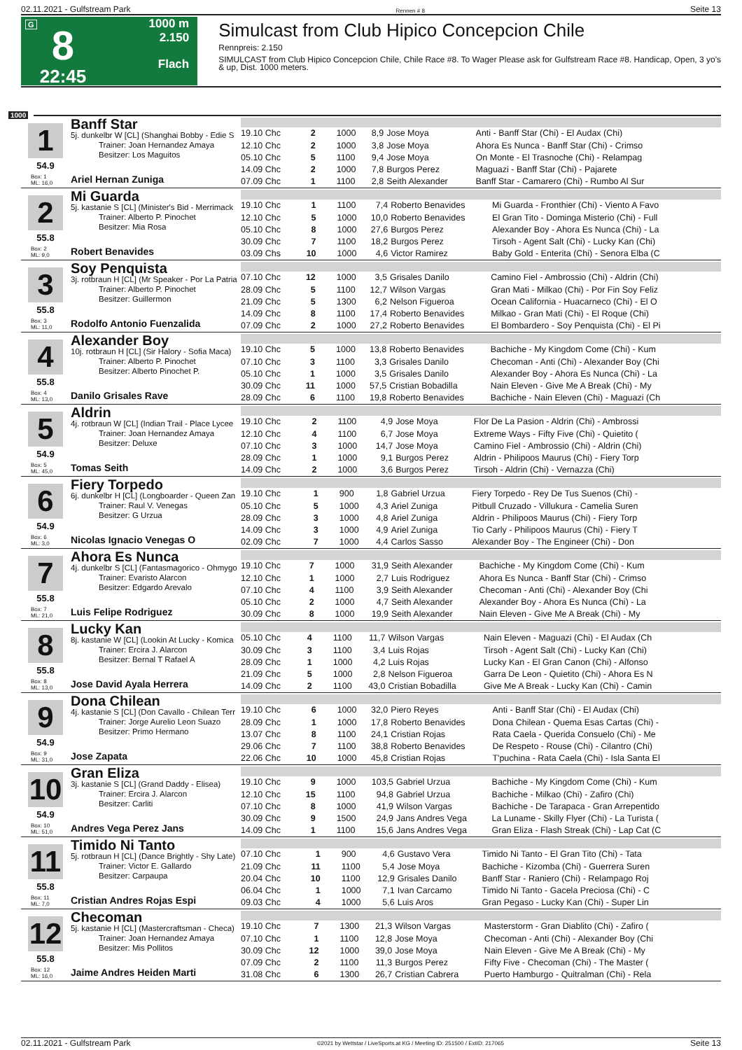02.11.2021 - Gulfstream Park Rennen # 8 Seite 13
G
8
22:45
1000 m
2.150
Flach
Simulcast from Club Hipico Concepcion Chile
Rennpreis: 2.150
SIMULCAST from Club Hipico Concepcion Chile, Chile Race #8. To Wager Please ask for Gulfstream Race #8. Handicap, Open, 3 yo's & up, Dist. 1000 meters.
1000
1
54.9
Box: 1
ML: 16,0
Banff Star
5j. dunkelbr W [CL] (Shanghai Bobby - Edie S
Trainer: Joan Hernandez Amaya
Besitzer: Los Maguitos
Ariel Hernan Zuniga
| 19.10 Chc | 2 | 1000 | 8,9 | Jose Moya | Anti - Banff Star (Chi) - El Audax (Chi) |
| 12.10 Chc | 2 | 1000 | 3,8 | Jose Moya | Ahora Es Nunca - Banff Star (Chi) - Crimso |
| 05.10 Chc | 5 | 1100 | 9,4 | Jose Moya | On Monte - El Trasnoche (Chi) - Relampag |
| 14.09 Chc | 2 | 1000 | 7,8 | Burgos Perez | Maguazi - Banff Star (Chi) - Pajarete |
| 07.09 Chc | 1 | 1100 | 2,8 | Seith Alexander | Banff Star - Camarero (Chi) - Rumbo Al Sur |
2
55.8
Box: 2
ML: 9,0
Mi Guarda
5j. kastanie S [CL] (Minister's Bid - Merrimack
Trainer: Alberto P. Pinochet
Besitzer: Mia Rosa
Robert Benavides
| 19.10 Chc | 1 | 1100 | 7,4 | Roberto Benavides | Mi Guarda - Fronthier (Chi) - Viento A Favo |
| 12.10 Chc | 5 | 1000 | 10,0 | Roberto Benavides | El Gran Tito - Dominga Misterio (Chi) - Full |
| 05.10 Chc | 8 | 1000 | 27,6 | Burgos Perez | Alexander Boy - Ahora Es Nunca (Chi) - La |
| 30.09 Chc | 7 | 1100 | 18,2 | Burgos Perez | Tirsoh - Agent Salt (Chi) - Lucky Kan (Chi) |
| 03.09 Chs | 10 | 1000 | 4,6 | Victor Ramirez | Baby Gold - Enterita (Chi) - Senora Elba (C |
3
55.8
Box: 3
ML: 11,0
Soy Penquista
3j. rotbraun H [CL] (Mr Speaker - Por La Patria
Trainer: Alberto P. Pinochet
Besitzer: Guillermon
Rodolfo Antonio Fuenzalida
| 07.10 Chc | 12 | 1000 | 3,5 | Grisales Danilo | Camino Fiel - Ambrossio (Chi) - Aldrin (Chi) |
| 28.09 Chc | 5 | 1100 | 12,7 | Wilson Vargas | Gran Mati - Milkao (Chi) - Por Fin Soy Feliz |
| 21.09 Chc | 5 | 1300 | 6,2 | Nelson Figueroa | Ocean California - Huacarneco (Chi) - El O |
| 14.09 Chc | 8 | 1100 | 17,4 | Roberto Benavides | Milkao - Gran Mati (Chi) - El Roque (Chi) |
| 07.09 Chc | 2 | 1000 | 27,2 | Roberto Benavides | El Bombardero - Soy Penquista (Chi) - El Pi |
4
55.8
Box: 4
ML: 13,0
Alexander Boy
10j. rotbraun H [CL] (Sir Halory - Sofia Maca)
Trainer: Alberto P. Pinochet
Besitzer: Alberto Pinochet P.
Danilo Grisales Rave
| 19.10 Chc | 5 | 1000 | 13,8 | Roberto Benavides | Bachiche - My Kingdom Come (Chi) - Kum |
| 07.10 Chc | 3 | 1100 | 3,3 | Grisales Danilo | Checoman - Anti (Chi) - Alexander Boy (Chi |
| 05.10 Chc | 1 | 1000 | 3,5 | Grisales Danilo | Alexander Boy - Ahora Es Nunca (Chi) - La |
| 30.09 Chc | 11 | 1000 | 57,5 | Cristian Bobadilla | Nain Eleven - Give Me A Break (Chi) - My |
| 28.09 Chc | 6 | 1100 | 19,8 | Roberto Benavides | Bachiche - Nain Eleven (Chi) - Maguazi (Ch |
5
54.9
Box: 5
ML: 45,0
Aldrin
4j. rotbraun W [CL] (Indian Trail - Place Lycee
Trainer: Joan Hernandez Amaya
Besitzer: Deluxe
Tomas Seith
| 19.10 Chc | 2 | 1100 | 4,9 | Jose Moya | Flor De La Pasion - Aldrin (Chi) - Ambrossi |
| 12.10 Chc | 4 | 1100 | 6,7 | Jose Moya | Extreme Ways - Fifty Five (Chi) - Quietito ( |
| 07.10 Chc | 3 | 1000 | 14,7 | Jose Moya | Camino Fiel - Ambrossio (Chi) - Aldrin (Chi) |
| 28.09 Chc | 1 | 1000 | 9,1 | Burgos Perez | Aldrin - Philipoos Maurus (Chi) - Fiery Torp |
| 14.09 Chc | 2 | 1000 | 3,6 | Burgos Perez | Tirsoh - Aldrin (Chi) - Vernazza (Chi) |
6
54.9
Box: 6
ML: 3,0
Fiery Torpedo
6j. dunkelbr H [CL] (Longboarder - Queen Zan
Trainer: Raul V. Venegas
Besitzer: G Urzua
Nicolas Ignacio Venegas O
| 19.10 Chc | 1 | 900 | 1,8 | Gabriel Urzua | Fiery Torpedo - Rey De Tus Suenos (Chi) - |
| 05.10 Chc | 5 | 1000 | 4,3 | Ariel Zuniga | Pitbull Cruzado - Villukura - Camelia Suren |
| 28.09 Chc | 3 | 1000 | 4,8 | Ariel Zuniga | Aldrin - Philipoos Maurus (Chi) - Fiery Torp |
| 14.09 Chc | 3 | 1000 | 4,9 | Ariel Zuniga | Tio Carly - Philipoos Maurus (Chi) - Fiery T |
| 02.09 Chc | 7 | 1000 | 4,4 | Carlos Sasso | Alexander Boy - The Engineer (Chi) - Don |
7
55.8
Box: 7
ML: 21,0
Ahora Es Nunca
4j. dunkelbr S [CL] (Fantasmagorico - Ohmygo
Trainer: Evaristo Alarcon
Besitzer: Edgardo Arevalo
Luis Felipe Rodriguez
| 19.10 Chc | 7 | 1000 | 31,9 | Seith Alexander | Bachiche - My Kingdom Come (Chi) - Kum |
| 12.10 Chc | 1 | 1000 | 2,7 | Luis Rodriguez | Ahora Es Nunca - Banff Star (Chi) - Crimso |
| 07.10 Chc | 4 | 1100 | 3,9 | Seith Alexander | Checoman - Anti (Chi) - Alexander Boy (Chi |
| 05.10 Chc | 2 | 1000 | 4,7 | Seith Alexander | Alexander Boy - Ahora Es Nunca (Chi) - La |
| 30.09 Chc | 8 | 1000 | 19,9 | Seith Alexander | Nain Eleven - Give Me A Break (Chi) - My |
8
55.8
Box: 8
ML: 13,0
Lucky Kan
8j. kastanie W [CL] (Lookin At Lucky - Komica
Trainer: Ercira J. Alarcon
Besitzer: Bernal T Rafael A
Jose David Ayala Herrera
| 05.10 Chc | 4 | 1100 | 11,7 | Wilson Vargas | Nain Eleven - Maguazi (Chi) - El Audax (Ch |
| 30.09 Chc | 3 | 1100 | 3,4 | Luis Rojas | Tirsoh - Agent Salt (Chi) - Lucky Kan (Chi) |
| 28.09 Chc | 1 | 1000 | 4,2 | Luis Rojas | Lucky Kan - El Gran Canon (Chi) - Alfonso |
| 21.09 Chc | 5 | 1000 | 2,8 | Nelson Figueroa | Garra De Leon - Quietito (Chi) - Ahora Es N |
| 14.09 Chc | 2 | 1100 | 43,0 | Cristian Bobadilla | Give Me A Break - Lucky Kan (Chi) - Camin |
9
54.9
Box: 9
ML: 31,0
Dona Chilean
4j. kastanie S [CL] (Don Cavallo - Chilean Terr
Trainer: Jorge Aurelio Leon Suazo
Besitzer: Primo Hermano
Jose Zapata
| 19.10 Chc | 6 | 1000 | 32,0 | Piero Reyes | Anti - Banff Star (Chi) - El Audax (Chi) |
| 28.09 Chc | 1 | 1000 | 17,8 | Roberto Benavides | Dona Chilean - Quema Esas Cartas (Chi) - |
| 13.07 Chc | 8 | 1100 | 24,1 | Cristian Rojas | Rata Caela - Querida Consuelo (Chi) - Me |
| 29.06 Chc | 7 | 1100 | 38,8 | Roberto Benavides | De Respeto - Rouse (Chi) - Cilantro (Chi) |
| 22.06 Chc | 10 | 1000 | 45,8 | Cristian Rojas | T'puchina - Rata Caela (Chi) - Isla Santa El |
10
54.9
Box: 10
ML: 51,0
Gran Eliza
3j. kastanie S [CL] (Grand Daddy - Elisea)
Trainer: Ercira J. Alarcon
Besitzer: Carliti
Andres Vega Perez Jans
| 19.10 Chc | 9 | 1000 | 103,5 | Gabriel Urzua | Bachiche - My Kingdom Come (Chi) - Kum |
| 12.10 Chc | 15 | 1100 | 94,8 | Gabriel Urzua | Bachiche - Milkao (Chi) - Zafiro (Chi) |
| 07.10 Chc | 8 | 1000 | 41,9 | Wilson Vargas | Bachiche - De Tarapaca - Gran Arrepentido |
| 30.09 Chc | 9 | 1500 | 24,9 | Jans Andres Vega | La Luname - Skilly Flyer (Chi) - La Turista ( |
| 14.09 Chc | 1 | 1100 | 15,6 | Jans Andres Vega | Gran Eliza - Flash Streak (Chi) - Lap Cat (C |
11
55.8
Box: 11
ML: 7,0
Timido Ni Tanto
5j. rotbraun H [CL] (Dance Brightly - Shy Late)
Trainer: Victor E. Gallardo
Besitzer: Carpaupa
Cristian Andres Rojas Espi
| 07.10 Chc | 1 | 900 | 4,6 | Gustavo Vera | Timido Ni Tanto - El Gran Tito (Chi) - Tata |
| 21.09 Chc | 11 | 1100 | 5,4 | Jose Moya | Bachiche - Kizomba (Chi) - Guerrera Suren |
| 20.04 Chc | 10 | 1100 | 12,9 | Grisales Danilo | Banff Star - Raniero (Chi) - Relampago Roj |
| 06.04 Chc | 1 | 1000 | 7,1 | Ivan Carcamo | Timido Ni Tanto - Gacela Preciosa (Chi) - C |
| 09.03 Chc | 4 | 1000 | 5,6 | Luis Aros | Gran Pegaso - Lucky Kan (Chi) - Super Lin |
12
55.8
Box: 12
ML: 16,0
Checoman
5j. kastanie H [CL] (Mastercraftsman - Checa)
Trainer: Joan Hernandez Amaya
Besitzer: Mis Pollitos
Jaime Andres Heiden Marti
| 19.10 Chc | 7 | 1300 | 21,3 | Wilson Vargas | Masterstorm - Gran Diablito (Chi) - Zafiro ( |
| 07.10 Chc | 1 | 1100 | 12,8 | Jose Moya | Checoman - Anti (Chi) - Alexander Boy (Chi |
| 30.09 Chc | 12 | 1000 | 39,0 | Jose Moya | Nain Eleven - Give Me A Break (Chi) - My |
| 07.09 Chc | 2 | 1100 | 11,3 | Burgos Perez | Fifty Five - Checoman (Chi) - The Master ( |
| 31.08 Chc | 6 | 1300 | 26,7 | Cristian Cabrera | Puerto Hamburgo - Quitralman (Chi) - Rela |
02.11.2021 - Gulfstream Park ©2021 by Wettstar / LiveSports.at KG / Meeting ID: 251500 / ExtID: 217065 Seite 13